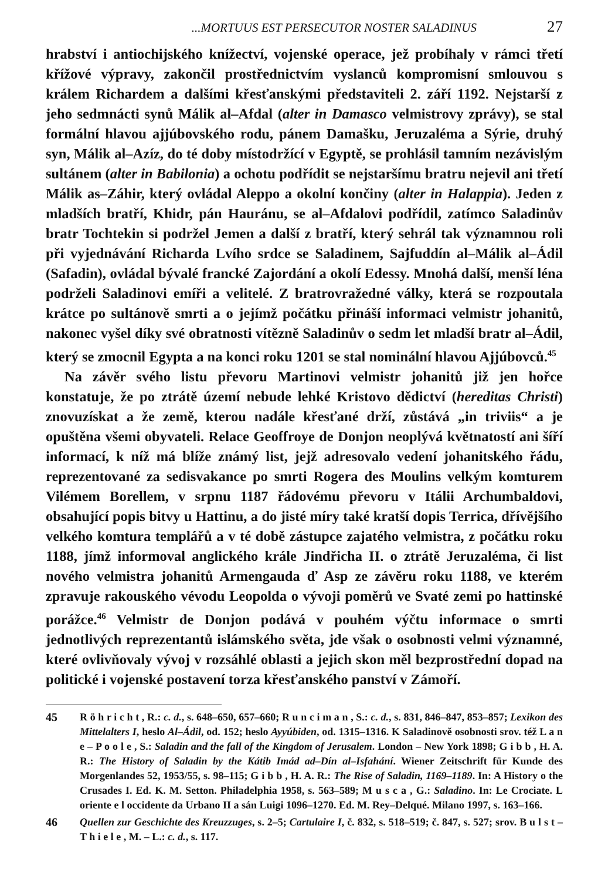...MORTUUS EST PERSECUTOR NOSTER SALADINUS 27
hrabství i antiochijského knížectví, vojenské operace, jež probíhaly v rámci třetí křížové výpravy, zakončil prostřednictvím vyslanců kompromisní smlouvou s králem Richardem a dalšími křesťanskými představiteli 2. září 1192. Nejstarší z jeho sedmnácti synů Málik al–Afdal (alter in Damasco velmistrovy zprávy), se stal formální hlavou ajjúbovského rodu, pánem Damašku, Jeruzaléma a Sýrie, druhý syn, Málik al–Azíz, do té doby místodržící v Egyptě, se prohlásil tamním nezávislým sultánem (alter in Babilonia) a ochotu podřídit se nejstaršímu bratru nejevil ani třetí Málik as–Záhir, který ovládal Aleppo a okolní končiny (alter in Halappia). Jeden z mladších bratří, Khidr, pán Hauránu, se al–Afdalovi podřídil, zatímco Saladinův bratr Tochtekin si podržel Jemen a další z bratří, který sehrál tak významnou roli při vyjednávání Richarda Lvího srdce se Saladinem, Sajfuddín al–Málik al–Ádil (Safadin), ovládal bývalé francké Zajordání a okolí Edessy. Mnohá další, menší léna podrželi Saladinovi emíři a velitelé. Z bratrovražedné války, která se rozpoutala krátce po sultánově smrti a o jejímž počátku přináší informaci velmistr johanitů, nakonec vyšel díky své obratnosti vítězně Saladinův o sedm let mladší bratr al–Ádil, který se zmocnil Egypta a na konci roku 1201 se stal nominální hlavou Ajjúbovců.<sup>45</sup>
Na závěr svého listu převoru Martinovi velmistr johanitů již jen hořce konstatuje, že po ztrátě území nebude lehké Kristovo dědictví (hereditas Christi) znovuzískat a že země, kterou nadále křesťané drží, zůstává „in triviis“ a je opuštěna všemi obyvateli. Relace Geoffroye de Donjon neoplývá květnatostí ani šíří informací, k níž má blíže známý list, jejž adresovalo vedení johanitského řádu, reprezentované za sedisvakance po smrti Rogera des Moulins velkým komturem Vilémem Borellem, v srpnu 1187 řádovému převoru v Itálii Archumbaldovi, obsahující popis bitvy u Hattinu, a do jisté míry také kratší dopis Terrica, dřívějšího velkého komtura templářů a v té době zástupce zajatého velmistra, z počátku roku 1188, jímž informoval anglického krále Jindřicha II. o ztrátě Jeruzaléma, či list nového velmistra johanitů Armengauda ď Asp ze závěru roku 1188, ve kterém zpravuje rakouského vévodu Leopolda o vývoji poměrů ve Svaté zemi po hattinské porážce.<sup>46</sup> Velmistr de Donjon podává v pouhém výčtu informace o smrti jednotlivých reprezentantů islámského světa, jde však o osobnosti velmi významné, které ovlivňovaly vývoj v rozsáhlé oblasti a jejich skon měl bezprostřední dopad na politické i vojenské postavení torza křesťanského panství v Zámoří.
45 R ö h r i c h t , R.: c. d., s. 648–650, 657–660; R u n c i m a n , S.: c. d., s. 831, 846–847, 853–857; Lexikon des Mittelalters I, heslo Al–Ádil, od. 152; heslo Ayyúbiden, od. 1315–1316. K Saladinově osobnosti srov. též L a n e – P o o l e , S.: Saladin and the fall of the Kingdom of Jerusalem. London – New York 1898; G i b b , H. A. R.: The History of Saladin by the Kátib Imád ad–Dín al–Isfahání. Wiener Zeitschrift für Kunde des Morgenlandes 52, 1953/55, s. 98–115; G i b b , H. A. R.: The Rise of Saladin, 1169–1189. In: A History o the Crusades I. Ed. K. M. Setton. Philadelphia 1958, s. 563–589; M u s c a , G.: Saladino. In: Le Crociate. L oriente e l occidente da Urbano II a sán Luigi 1096–1270. Ed. M. Rey–Delqué. Milano 1997, s. 163–166.
46 Quellen zur Geschichte des Kreuzzuges, s. 2–5; Cartulaire I, č. 832, s. 518–519; č. 847, s. 527; srov. B u l s t – T h i e l e , M. – L.: c. d., s. 117.